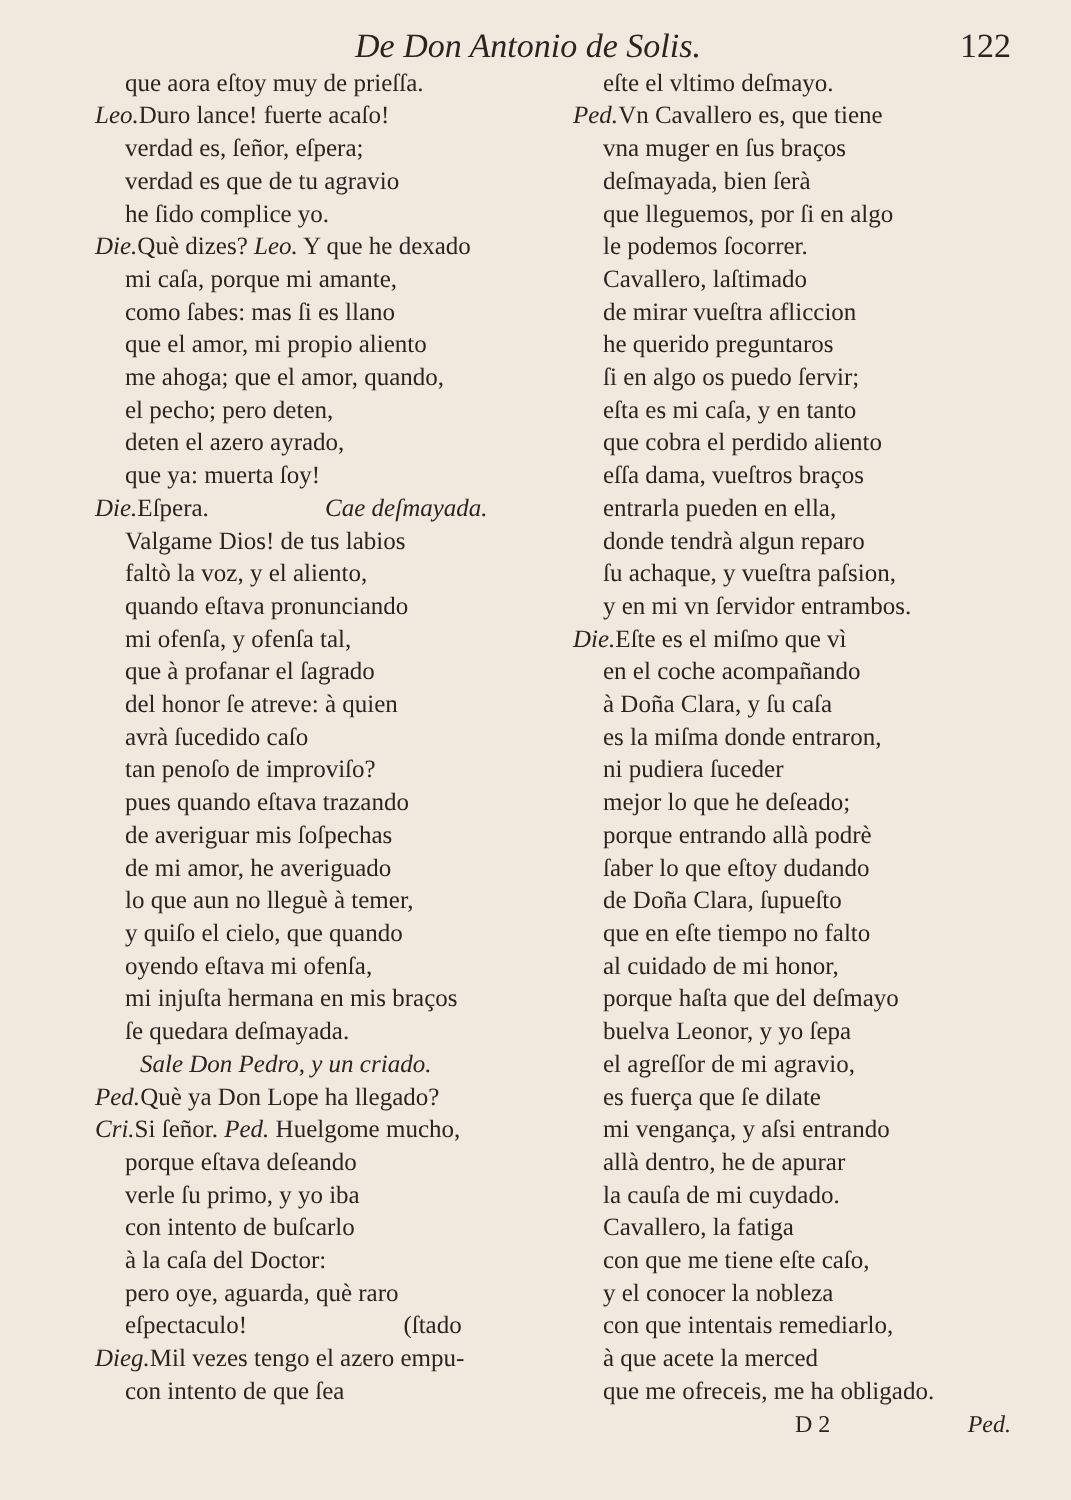De Don Antonio de Solis. 122
que aora eſtoy muy de prieſſa.
Leo. Duro lance! fuerte acaſo!
verdad es, ſeñor, eſpera;
verdad es que de tu agravio
he ſido complice yo.
Die. Què dizes? Leo. Y que he dexado
mi caſa, porque mi amante,
como ſabes: mas ſi es llano
que el amor, mi propio aliento
me ahoga; que el amor, quando,
el pecho; pero deten,
deten el azero ayrado,
que ya: muerta ſoy!
Die. Eſpera. Cae deſmayada.
Valgame Dios! de tus labios
faltò la voz, y el aliento,
quando eſtava pronunciando
mi ofenſa, y ofenſa tal,
que à profanar el ſagrado
del honor ſe atreve: à quien
avrà ſucedido caſo
tan penoſo de improviſo?
pues quando eſtava trazando
de averiguar mis ſoſpechas
de mi amor, he averiguado
lo que aun no lleguè à temer,
y quiſo el cielo, que quando
oyendo eſtava mi ofenſa,
mi injuſta hermana en mis braços
ſe quedara deſmayada.
Sale Don Pedro, y un criado.
Ped. Què ya Don Lope ha llegado?
Cri. Si ſeñor. Ped. Huelgome mucho,
porque eſtava deſeando
verle ſu primo, y yo iba
con intento de buſcarlo
à la caſa del Doctor:
pero oye, aguarda, què raro
eſpectaculo! (ſtado
Dieg. Mil vezes tengo el azero empu-
con intento de que ſea
eſte el vltimo deſmayo.
Ped. Vn Cavallero es, que tiene
vna muger en ſus braços
deſmayada, bien ſerà
que lleguemos, por ſi en algo
le podemos ſocorrer.
Cavallero, laſtimado
de mirar vueſtra afliccion
he querido preguntaros
ſi en algo os puedo ſervir;
eſta es mi caſa, y en tanto
que cobra el perdido aliento
eſſa dama, vueſtros braços
entrarla pueden en ella,
donde tendrà algun reparo
ſu achaque, y vueſtra paſsion,
y en mi vn ſervidor entrambos.
Die. Eſte es el miſmo que vì
en el coche acompañando
à Doña Clara, y ſu caſa
es la miſma donde entraron,
ni pudiera ſuceder
mejor lo que he deſeado;
porque entrando allà podrè
ſaber lo que eſtoy dudando
de Doña Clara, ſupueſto
que en eſte tiempo no falto
al cuidado de mi honor,
porque haſta que del deſmayo
buelva Leonor, y yo ſepa
el agreſſor de mi agravio,
es fuerça que ſe dilate
mi vengança, y aſsi entrando
allà dentro, he de apurar
la cauſa de mi cuydado.
Cavallero, la fatiga
con que me tiene eſte caſo,
y el conocer la nobleza
con que intentais remediarlo,
à que acete la merced
que me ofreceis, me ha obligado.
D 2 Ped.